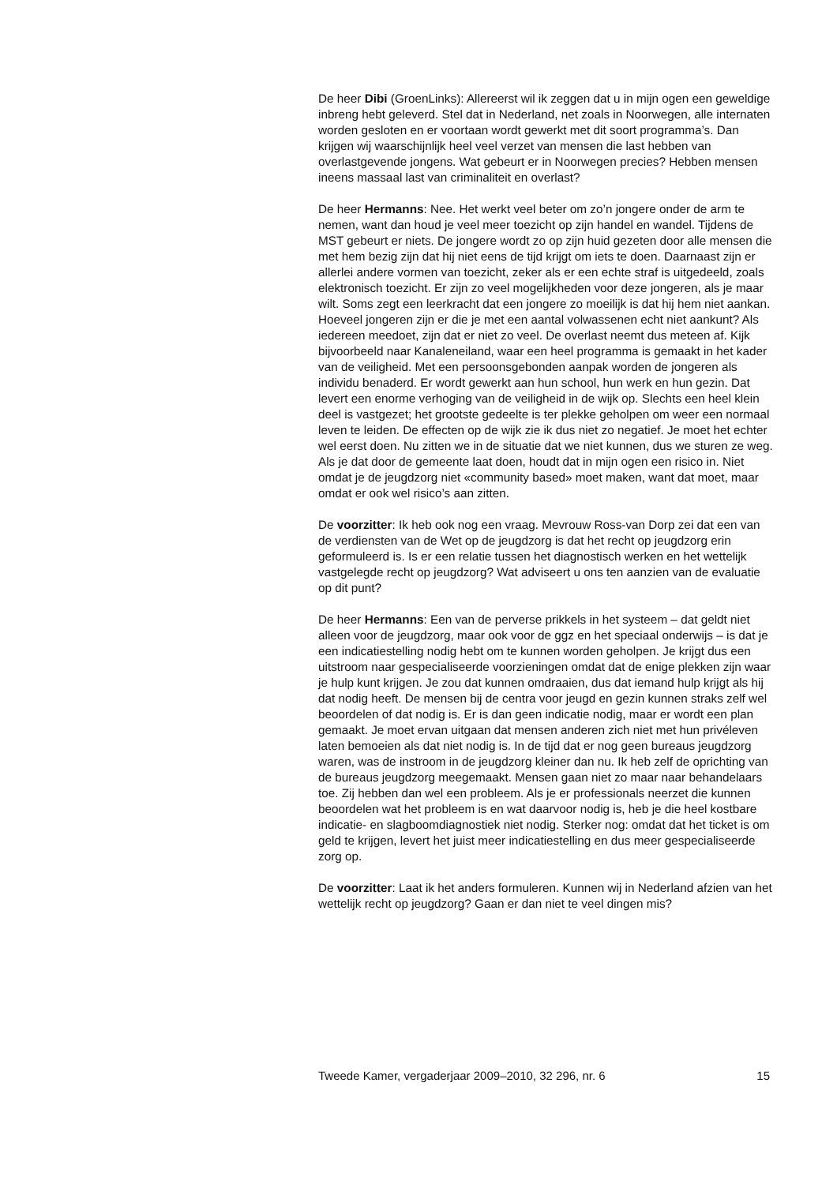De heer Dibi (GroenLinks): Allereerst wil ik zeggen dat u in mijn ogen een geweldige inbreng hebt geleverd. Stel dat in Nederland, net zoals in Noorwegen, alle internaten worden gesloten en er voortaan wordt gewerkt met dit soort programma’s. Dan krijgen wij waarschijnlijk heel veel verzet van mensen die last hebben van overlastgevende jongens. Wat gebeurt er in Noorwegen precies? Hebben mensen ineens massaal last van criminaliteit en overlast?
De heer Hermanns: Nee. Het werkt veel beter om zo’n jongere onder de arm te nemen, want dan houd je veel meer toezicht op zijn handel en wandel. Tijdens de MST gebeurt er niets. De jongere wordt zo op zijn huid gezeten door alle mensen die met hem bezig zijn dat hij niet eens de tijd krijgt om iets te doen. Daarnaast zijn er allerlei andere vormen van toezicht, zeker als er een echte straf is uitgedeeld, zoals elektronisch toezicht. Er zijn zo veel mogelijkheden voor deze jongeren, als je maar wilt. Soms zegt een leerkracht dat een jongere zo moeilijk is dat hij hem niet aankan. Hoeveel jongeren zijn er die je met een aantal volwassenen echt niet aankunt? Als iedereen meedoet, zijn dat er niet zo veel. De overlast neemt dus meteen af. Kijk bijvoorbeeld naar Kanaleneiland, waar een heel programma is gemaakt in het kader van de veiligheid. Met een persoonsgebonden aanpak worden de jongeren als individu benaderd. Er wordt gewerkt aan hun school, hun werk en hun gezin. Dat levert een enorme verhoging van de veiligheid in de wijk op. Slechts een heel klein deel is vastgezet; het grootste gedeelte is ter plekke geholpen om weer een normaal leven te leiden. De effecten op de wijk zie ik dus niet zo negatief. Je moet het echter wel eerst doen. Nu zitten we in de situatie dat we niet kunnen, dus we sturen ze weg. Als je dat door de gemeente laat doen, houdt dat in mijn ogen een risico in. Niet omdat je de jeugdzorg niet «community based» moet maken, want dat moet, maar omdat er ook wel risico’s aan zitten.
De voorzitter: Ik heb ook nog een vraag. Mevrouw Ross-van Dorp zei dat een van de verdiensten van de Wet op de jeugdzorg is dat het recht op jeugdzorg erin geformuleerd is. Is er een relatie tussen het diagnostisch werken en het wettelijk vastgelegde recht op jeugdzorg? Wat adviseert u ons ten aanzien van de evaluatie op dit punt?
De heer Hermanns: Een van de perverse prikkels in het systeem – dat geldt niet alleen voor de jeugdzorg, maar ook voor de ggz en het speciaal onderwijs – is dat je een indicatiestelling nodig hebt om te kunnen worden geholpen. Je krijgt dus een uitstroom naar gespecialiseerde voorzieningen omdat dat de enige plekken zijn waar je hulp kunt krijgen. Je zou dat kunnen omdraaien, dus dat iemand hulp krijgt als hij dat nodig heeft. De mensen bij de centra voor jeugd en gezin kunnen straks zelf wel beoordelen of dat nodig is. Er is dan geen indicatie nodig, maar er wordt een plan gemaakt. Je moet ervan uitgaan dat mensen anderen zich niet met hun privéleven laten bemoeien als dat niet nodig is. In de tijd dat er nog geen bureaus jeugdzorg waren, was de instroom in de jeugdzorg kleiner dan nu. Ik heb zelf de oprichting van de bureaus jeugdzorg meegemaakt. Mensen gaan niet zo maar naar behandelaars toe. Zij hebben dan wel een probleem. Als je er professionals neerzet die kunnen beoordelen wat het probleem is en wat daarvoor nodig is, heb je die heel kostbare indicatie- en slagboomdiagnostiek niet nodig. Sterker nog: omdat dat het ticket is om geld te krijgen, levert het juist meer indicatiestelling en dus meer gespecialiseerde zorg op.
De voorzitter: Laat ik het anders formuleren. Kunnen wij in Nederland afzien van het wettelijk recht op jeugdzorg? Gaan er dan niet te veel dingen mis?
Tweede Kamer, vergaderjaar 2009–2010, 32 296, nr. 6 15